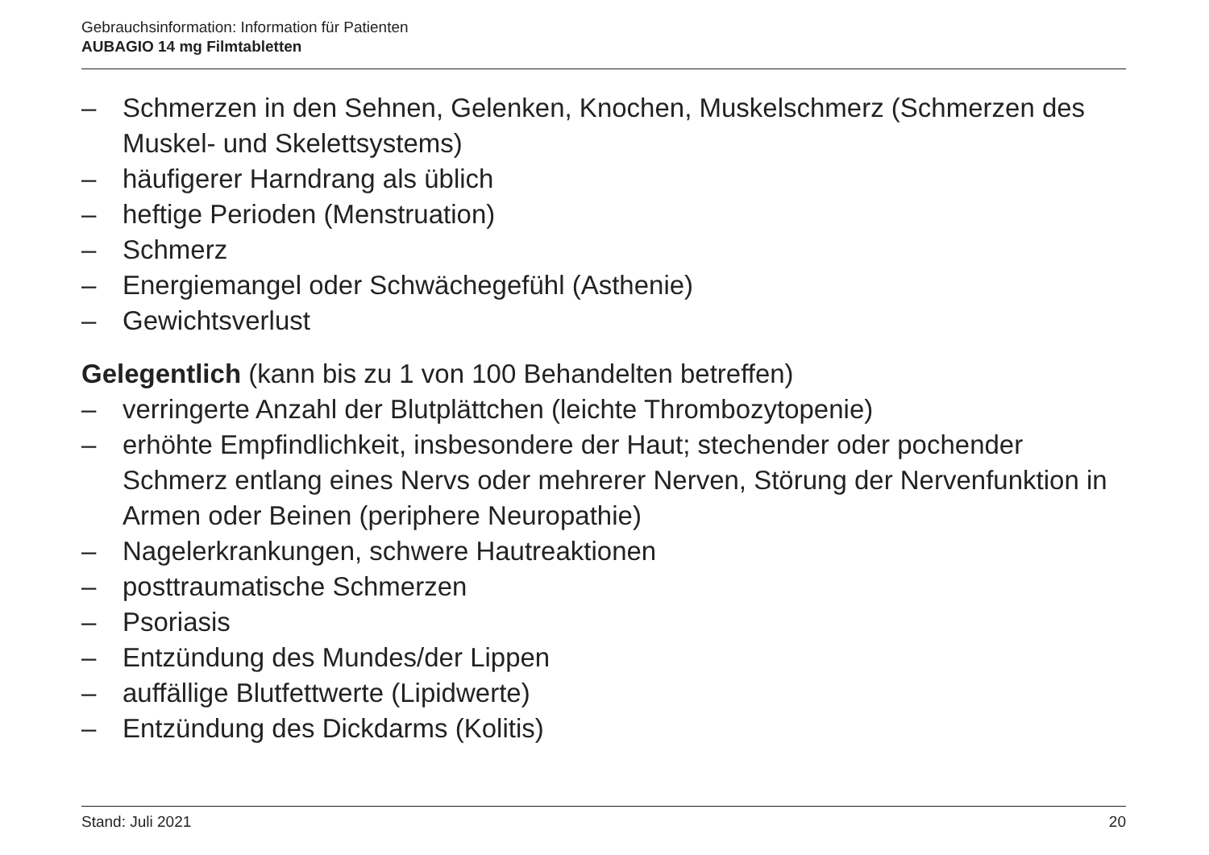Gebrauchsinformation: Information für Patienten
AUBAGIO 14 mg Filmtabletten
– Schmerzen in den Sehnen, Gelenken, Knochen, Muskelschmerz (Schmerzen des Muskel- und Skelettsystems)
– häufigerer Harndrang als üblich
– heftige Perioden (Menstruation)
– Schmerz
– Energiemangel oder Schwächegefühl (Asthenie)
– Gewichtsverlust
Gelegentlich (kann bis zu 1 von 100 Behandelten betreffen)
– verringerte Anzahl der Blutplättchen (leichte Thrombozytopenie)
– erhöhte Empfindlichkeit, insbesondere der Haut; stechender oder pochender Schmerz entlang eines Nervs oder mehrerer Nerven, Störung der Nervenfunktion in Armen oder Beinen (periphere Neuropathie)
– Nagelerkrankungen, schwere Hautreaktionen
– posttraumatische Schmerzen
– Psoriasis
– Entzündung des Mundes/der Lippen
– auffällige Blutfettwerte (Lipidwerte)
– Entzündung des Dickdarms (Kolitis)
Stand: Juli 2021 20